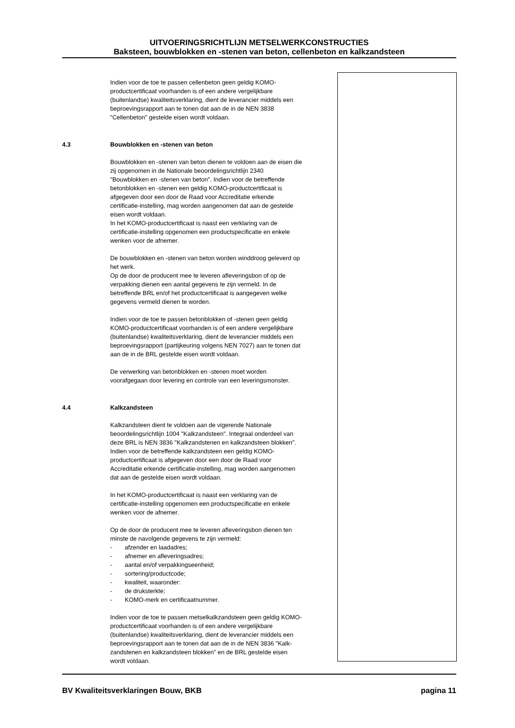UITVOERINGSRICHTLIJN METSELWERKCONSTRUCTIES
Baksteen, bouwblokken en -stenen van beton, cellenbeton en kalkzandsteen
Indien voor de toe te passen cellenbeton geen geldig KOMO-
productcertificaat voorhanden is of een andere vergelijkbare
(buitenlandse) kwaliteitsverklaring, dient de leverancier middels een
beproevingsrapport aan te tonen dat aan de in de NEN 3838
"Cellenbeton" gestelde eisen wordt voldaan.
4.3 Bouwblokken en -stenen van beton
Bouwblokken en -stenen van beton dienen te voldoen aan de eisen die
zij opgenomen in de Nationale beoordelingsrichtlijn 2340
"Bouwblokken en -stenen van beton". Indien voor de betreffende
betonblokken en -stenen een geldig KOMO-productcertificaat is
afgegeven door een door de Raad voor Accreditatie erkende
certificatie-instelling, mag worden aangenomen dat aan de gestelde
eisen wordt voldaan.
In het KOMO-productcertificaat is naast een verklaring van de
certificatie-instelling opgenomen een productspecificatie en enkele
wenken voor de afnemer.
De bouwblokken en -stenen van beton worden winddroog geleverd op
het werk.
Op de door de producent mee te leveren afleveringsbon of op de
verpakking dienen een aantal gegevens te zijn vermeld. In de
betreffende BRL en/of het productcertificaat is aangegeven welke
gegevens vermeld dienen te worden.
Indien voor de toe te passen betonblokken of -stenen geen geldig
KOMO-productcertificaat voorhanden is of een andere vergelijkbare
(buitenlandse) kwaliteitsverklaring, dient de leverancier middels een
beproevingsrapport (partijkeuring volgens NEN 7027) aan te tonen dat
aan de in de BRL gestelde eisen wordt voldaan.
De verwerking van betonblokken en -stenen moet worden
voorafgegaan door levering en controle van een leveringsmonster.
4.4 Kalkzandsteen
Kalkzandsteen dient te voldoen aan de vigerende Nationale
beoordelingsrichtlijn 1004 "Kalkzandsteen". Integraal onderdeel van
deze BRL is NEN 3836 "Kalkzandstenen en kalkzandsteen blokken".
Indien voor de betreffende kalkzandsteen een geldig KOMO-
productcertificaat is afgegeven door een door de Raad voor
Accreditatie erkende certificatie-instelling, mag worden aangenomen
dat aan de gestelde eisen wordt voldaan.
In het KOMO-productcertificaat is naast een verklaring van de
certificatie-instelling opgenomen een productspecificatie en enkele
wenken voor de afnemer.
Op de door de producent mee te leveren afleveringsbon dienen ten
minste de navolgende gegevens te zijn vermeld:
- afzender en laadadres;
- afnemer en afleveringsadres;
- aantal en/of verpakkingseenheid;
- sortering/productcode;
- kwaliteit, waaronder:
- de druksterkte;
- KOMO-merk en certificaatnummer.
Indien voor de toe te passen metselkalkzandsteen geen geldig KOMO-
productcertificaat voorhanden is of een andere vergelijkbare
(buitenlandse) kwaliteitsverklaring, dient de leverancier middels een
beproevingsrapport aan te tonen dat aan de in de NEN 3836 "Kalk-
zandstenen en kalkzandsteen blokken" en de BRL gestelde eisen
wordt voldaan.
BV Kwaliteitsverklaringen Bouw, BKB pagina 11